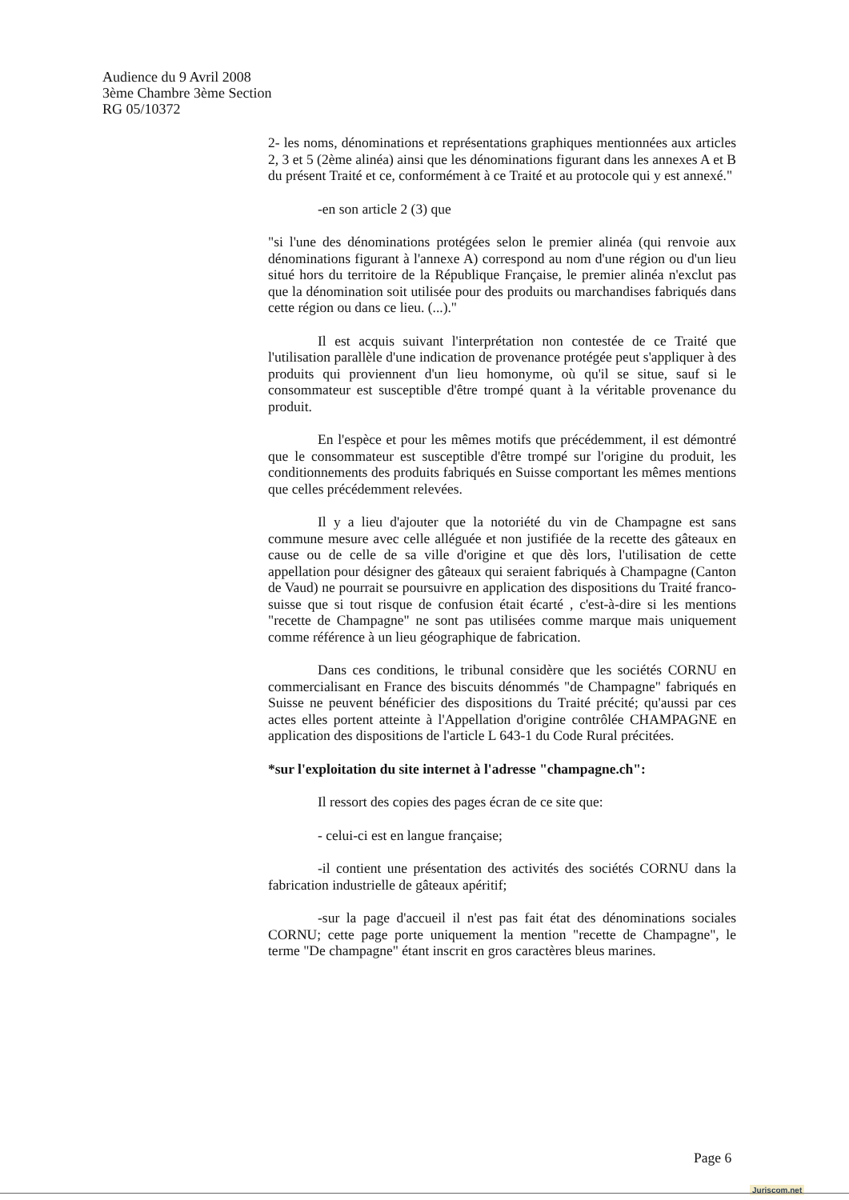Audience du 9 Avril 2008
3ème Chambre 3ème Section
RG 05/10372
2- les noms, dénominations et représentations graphiques mentionnées aux articles 2, 3 et 5 (2ème alinéa) ainsi que les dénominations figurant dans les annexes A et B du présent Traité et ce, conformément à ce Traité et au protocole qui y est annexé."
-en son article 2 (3) que
"si l'une des dénominations protégées selon le premier alinéa (qui renvoie aux dénominations figurant à l'annexe A) correspond au nom d'une région ou d'un lieu situé hors du territoire de la République Française, le premier alinéa n'exclut pas que la dénomination soit utilisée pour des produits ou marchandises fabriqués dans cette région ou dans ce lieu. (...)."
Il est acquis suivant l'interprétation non contestée de ce Traité que l'utilisation parallèle d'une indication de provenance protégée peut s'appliquer à des produits qui proviennent d'un lieu homonyme, où qu'il se situe, sauf si le consommateur est susceptible d'être trompé quant à la véritable provenance du produit.
En l'espèce et pour les mêmes motifs que précédemment, il est démontré que le consommateur est susceptible d'être trompé sur l'origine du produit, les conditionnements des produits fabriqués en Suisse comportant les mêmes mentions que celles précédemment relevées.
Il y a lieu d'ajouter que la notoriété du vin de Champagne est sans commune mesure avec celle alléguée et non justifiée de la recette des gâteaux en cause ou de celle de sa ville d'origine et que dès lors, l'utilisation de cette appellation pour désigner des gâteaux qui seraient fabriqués à Champagne (Canton de Vaud) ne pourrait se poursuivre en application des dispositions du Traité franco-suisse que si tout risque de confusion était écarté , c'est-à-dire si les mentions "recette de Champagne" ne sont pas utilisées comme marque mais uniquement comme référence à un lieu géographique de fabrication.
Dans ces conditions, le tribunal considère que les sociétés CORNU en commercialisant en France des biscuits dénommés "de Champagne" fabriqués en Suisse ne peuvent bénéficier des dispositions du Traité précité; qu'aussi par ces actes elles portent atteinte à l'Appellation d'origine contrôlée CHAMPAGNE en application des dispositions de l'article L 643-1 du Code Rural précitées.
*sur l'exploitation du site internet à l'adresse "champagne.ch":
Il ressort des copies des pages écran de ce site que:
- celui-ci est en langue française;
-il contient une présentation des activités des sociétés CORNU dans la fabrication industrielle de gâteaux apéritif;
-sur la page d'accueil il n'est pas fait état des dénominations sociales CORNU; cette page porte uniquement la mention "recette de Champagne", le terme "De champagne" étant inscrit en gros caractères bleus marines.
Page 6
Juriscom.net